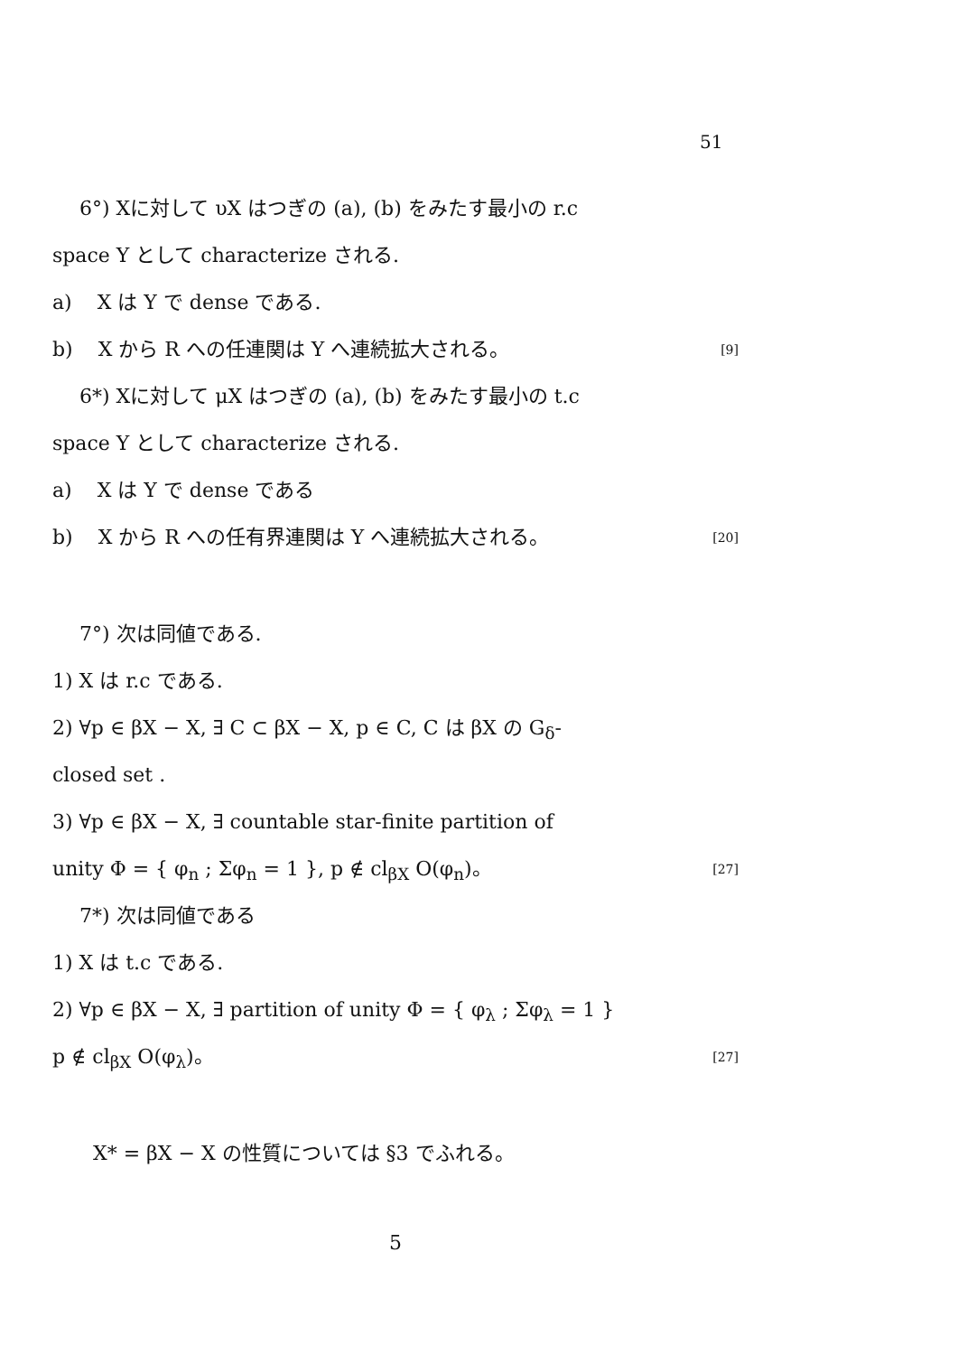51
6°) Xに対して υX はつぎの (a), (b) をみたす最小の r.c
space Y として characterize される.
a) X は Y で dense である.
b) X から R への任連関は Y へ連続拡大される。 [9]
6*) Xに対して μX はつぎの (a), (b) をみたす最小の t.c
space Y として characterize される.
a) X は Y で dense である
b) X から R への任有界連関は Y へ連続拡大される。 [20]
7°) 次は同値である.
1) X は r.c である.
2) ∀p ∈ βX − X, ∃ C ⊂ βX − X, p ∈ C, C は βX の G<sub>δ</sub>-
closed set .
3) ∀p ∈ βX − X, ∃ countable star-finite partition of
unity Φ = { φ<sub>n</sub> ; Σφ<sub>n</sub> = 1 }, p ∉ cl<sub>βX</sub> O(φ<sub>n</sub>)。 [27]
7*) 次は同値である
1) X は t.c である.
2) ∀p ∈ βX − X, ∃ partition of unity Φ = { φ<sub>λ</sub> ; Σφ<sub>λ</sub> = 1 }
p ∉ cl<sub>βX</sub> O(φ<sub>λ</sub>)。 [27]
X* = βX − X の性質については §3 でふれる。
5